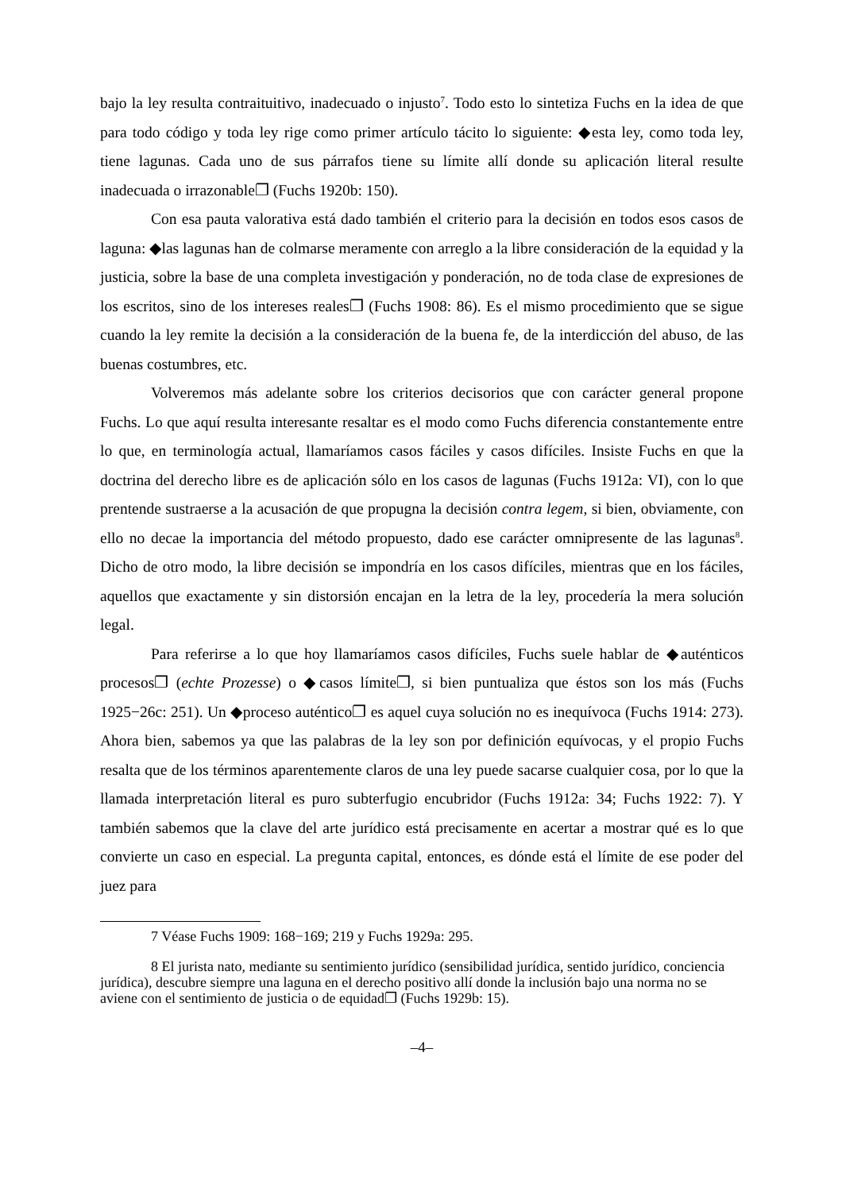bajo la ley resulta contraituitivo, inadecuado o injusto<sup>7</sup>. Todo esto lo sintetiza Fuchs en la idea de que para todo código y toda ley rige como primer artículo tácito lo siguiente: ◆esta ley, como toda ley, tiene lagunas. Cada uno de sus párrafos tiene su límite allí donde su aplicación literal resulte inadecuada o irrazonable❐ (Fuchs 1920b: 150).
Con esa pauta valorativa está dado también el criterio para la decisión en todos esos casos de laguna: ◆las lagunas han de colmarse meramente con arreglo a la libre consideración de la equidad y la justicia, sobre la base de una completa investigación y ponderación, no de toda clase de expresiones de los escritos, sino de los intereses reales❐ (Fuchs 1908: 86). Es el mismo procedimiento que se sigue cuando la ley remite la decisión a la consideración de la buena fe, de la interdicción del abuso, de las buenas costumbres, etc.
Volveremos más adelante sobre los criterios decisorios que con carácter general propone Fuchs. Lo que aquí resulta interesante resaltar es el modo como Fuchs diferencia constantemente entre lo que, en terminología actual, llamaríamos casos fáciles y casos difíciles. Insiste Fuchs en que la doctrina del derecho libre es de aplicación sólo en los casos de lagunas (Fuchs 1912a: VI), con lo que prentende sustraerse a la acusación de que propugna la decisión contra legem, si bien, obviamente, con ello no decae la importancia del método propuesto, dado ese carácter omnipresente de las lagunas<sup>8</sup>. Dicho de otro modo, la libre decisión se impondría en los casos difíciles, mientras que en los fáciles, aquellos que exactamente y sin distorsión encajan en la letra de la ley, procedería la mera solución legal.
Para referirse a lo que hoy llamaríamos casos difíciles, Fuchs suele hablar de ◆auténticos procesos❐ (echte Prozesse) o ◆casos límite❐, si bien puntualiza que éstos son los más (Fuchs 1925−26c: 251). Un ◆proceso auténtico❐ es aquel cuya solución no es inequívoca (Fuchs 1914: 273). Ahora bien, sabemos ya que las palabras de la ley son por definición equívocas, y el propio Fuchs resalta que de los términos aparentemente claros de una ley puede sacarse cualquier cosa, por lo que la llamada interpretación literal es puro subterfugio encubridor (Fuchs 1912a: 34; Fuchs 1922: 7). Y también sabemos que la clave del arte jurídico está precisamente en acertar a mostrar qué es lo que convierte un caso en especial. La pregunta capital, entonces, es dónde está el límite de ese poder del juez para
7 Véase Fuchs 1909: 168−169; 219 y Fuchs 1929a: 295.
8 El jurista nato, mediante su sentimiento jurídico (sensibilidad jurídica, sentido jurídico, conciencia jurídica), descubre siempre una laguna en el derecho positivo allí donde la inclusión bajo una norma no se aviene con el sentimiento de justicia o de equidad❐ (Fuchs 1929b: 15).
–4–